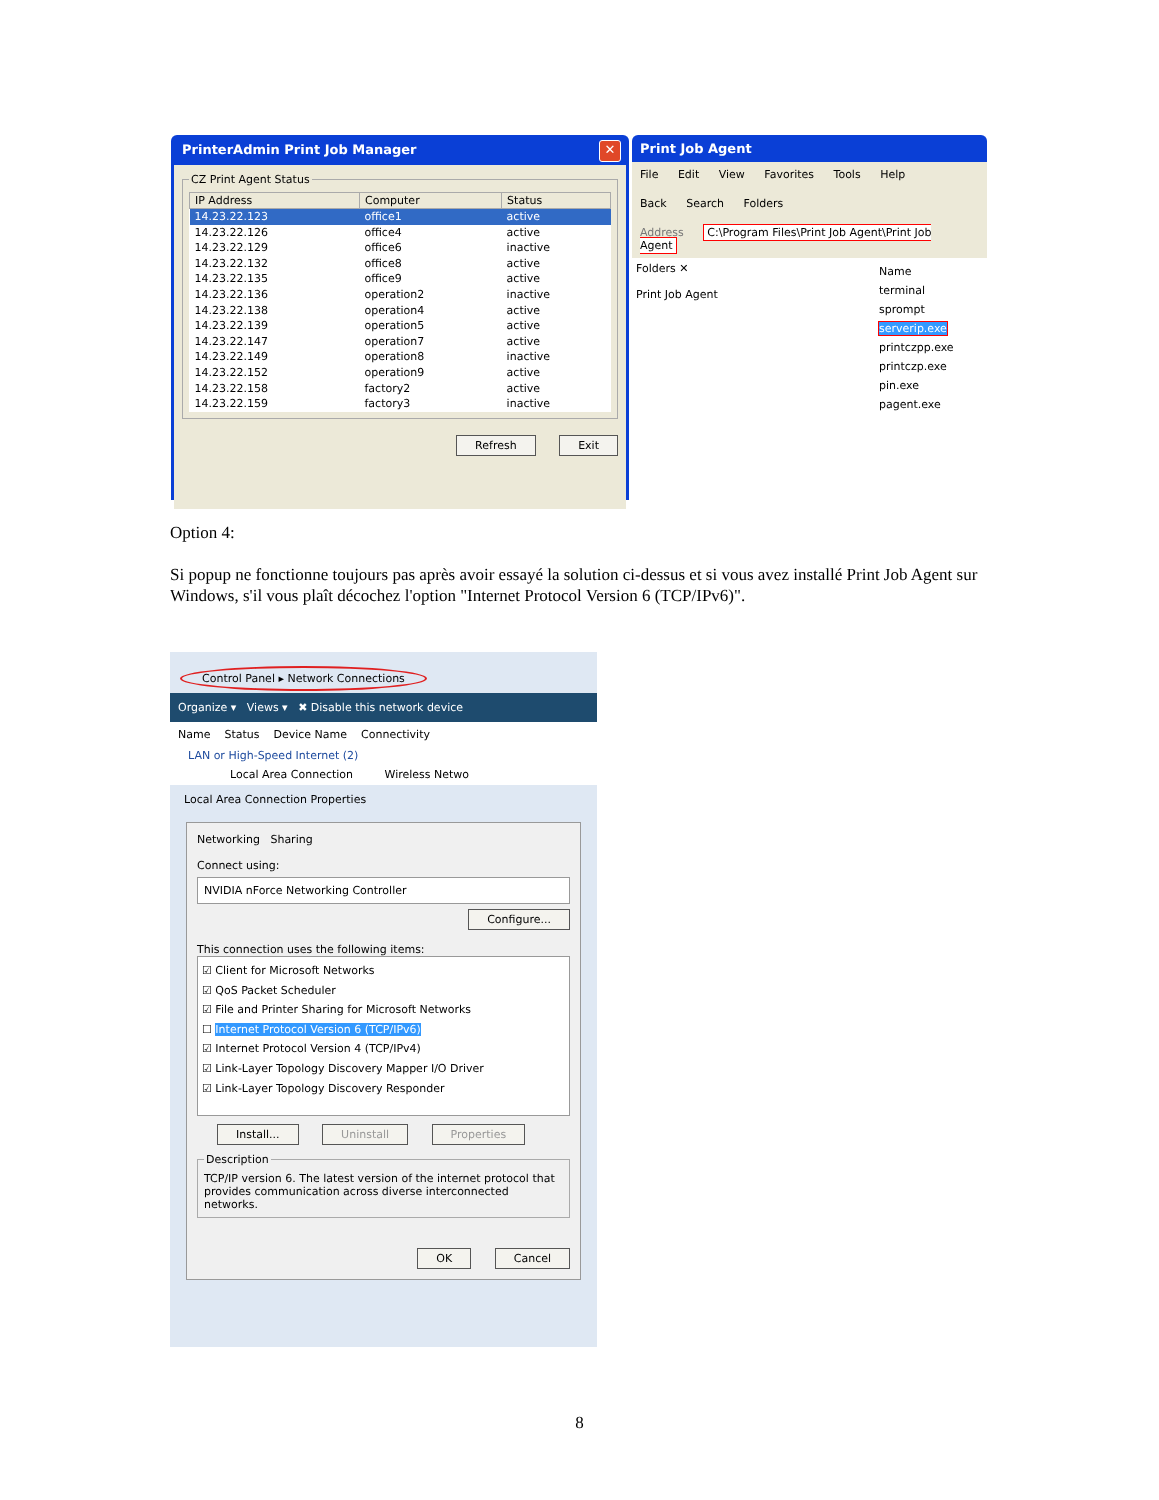PrinterAdmin Print Job Manager ✕
CZ Print Agent Status
| IP Address | Computer | Status |
| --- | --- | --- |
| 14.23.22.123 | office1 | active |
| 14.23.22.126 | office4 | active |
| 14.23.22.129 | office6 | inactive |
| 14.23.22.132 | office8 | active |
| 14.23.22.135 | office9 | active |
| 14.23.22.136 | operation2 | inactive |
| 14.23.22.138 | operation4 | active |
| 14.23.22.139 | operation5 | active |
| 14.23.22.147 | operation7 | active |
| 14.23.22.149 | operation8 | inactive |
| 14.23.22.152 | operation9 | active |
| 14.23.22.158 | factory2 | active |
| 14.23.22.159 | factory3 | inactive |
Refresh Exit
Print Job Agent
File Edit View Favorites Tools Help
Back Search Folders
Address C:\Program Files\Print Job Agent\Print Job Agent
Folders ✕
Print Job Agent
Name
terminal
sprompt
serverip.exe
printczpp.exe
printczp.exe
pin.exe
pagent.exe
Option 4:
Si popup ne fonctionne toujours pas après avoir essayé la solution ci-dessus et si vous avez installé Print Job Agent sur Windows, s'il vous plaît décochez l'option "Internet Protocol Version 6 (TCP/IPv6)".
Control Panel ▸ Network Connections
Organize ▾ Views ▾ ✖ Disable this network device
Name Status Device Name Connectivity
LAN or High-Speed Internet (2)
Local Area Connection Wireless Netwo
Local Area Connection Properties
Networking Sharing
Connect using:
NVIDIA nForce Networking Controller
Configure...
This connection uses the following items:
☑ Client for Microsoft Networks
☑ QoS Packet Scheduler
☑ File and Printer Sharing for Microsoft Networks
☐ Internet Protocol Version 6 (TCP/IPv6)
☑ Internet Protocol Version 4 (TCP/IPv4)
☑ Link-Layer Topology Discovery Mapper I/O Driver
☑ Link-Layer Topology Discovery Responder
Install... Uninstall Properties
DescriptionTCP/IP version 6. The latest version of the internet protocol that provides communication across diverse interconnected networks.
OK Cancel
8